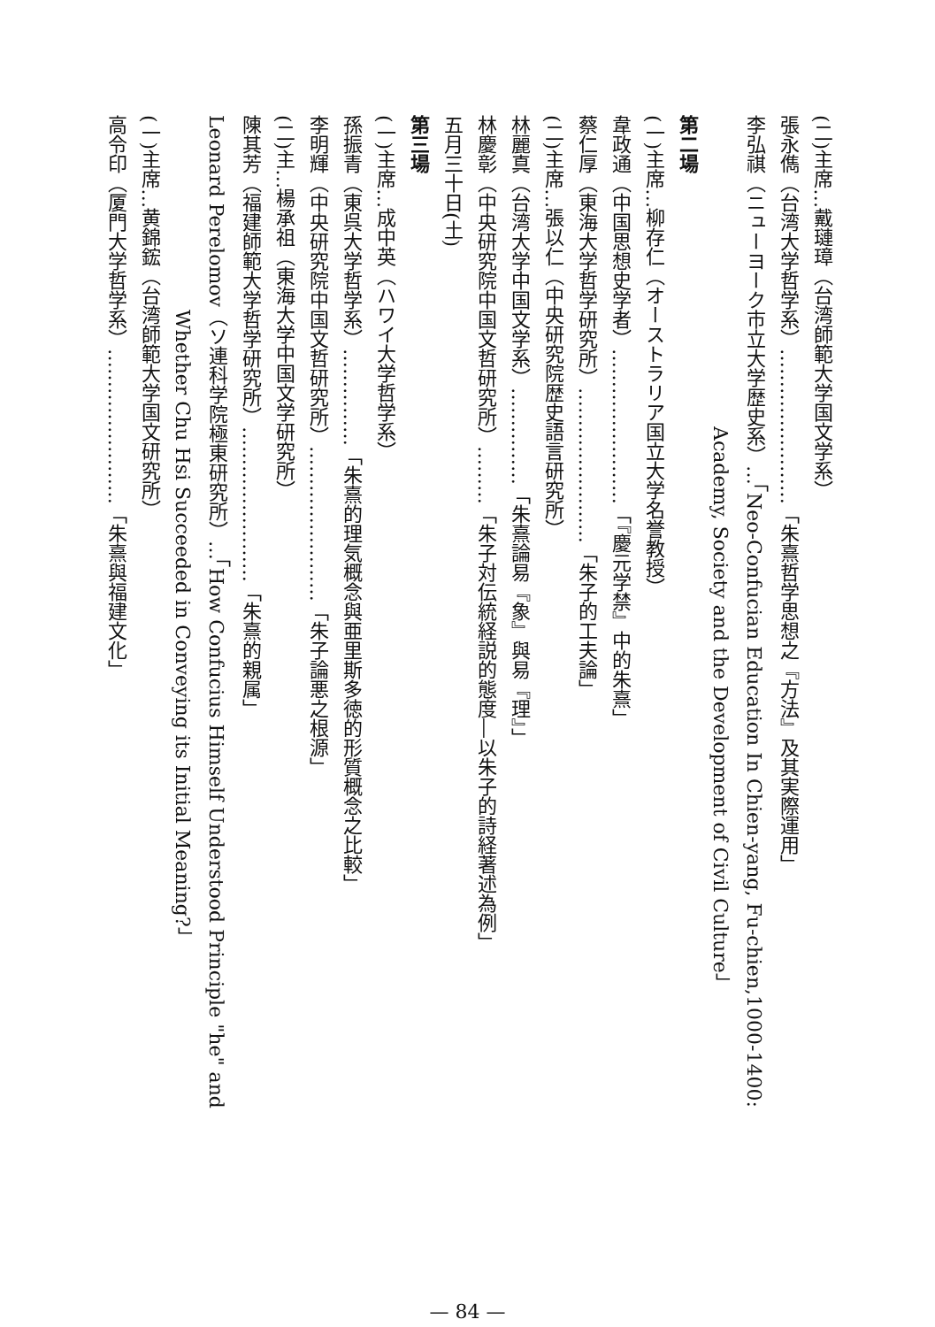(二)主席…戴璉璋（台湾師範大学国文学系）
張永儁（台湾大学哲学系）……………………「朱熹哲学思想之『方法』及其実際運用」
李弘祺（ニューヨーク市立大学歴史系）…「Neo-Confucian Education In Chien-yang, Fu-chien,1000-1400:
　　　　　　　　　　　　　　　　Academy, Society and the Development of Civil Culture」
第二場
(一)主席…柳存仁（オーストラリア国立大学名誉教授）
韋政通（中国思想史学者）……………………「『慶元学禁』中的朱熹」
蔡仁厚（東海大学哲学研究所）……………………「朱子的工夫論」
(二)主席…張以仁（中央研究院歴史語言研究所）
林麗真（台湾大学中国文学系）……………「朱熹論易『象』與易『理』」
林慶彰（中央研究院中国文哲研究所）………「朱子対伝統経説的態度―以朱子的詩経著述為例」
五月三十日(土)
第三場
(一)主席…成中英（ハワイ大学哲学系）
孫振青（東呉大学哲学系）……………「朱熹的理気概念與亜里斯多徳的形質概念之比較」
李明輝（中央研究院中国文哲研究所）……………………「朱子論悪之根源」
(二)主…楊承祖（東海大学中国文学研究所）
陳其芳（福建師範大学哲学研究所）……………………「朱熹的親属」
Leonard Perelomov（ソ連科学院極東研究所）…「How Confucius Himself Understood Principle "he" and
　　　　　　　　　　Whether Chu Hsi Succeeded in Conveying its Initial Meaning?」
(一)主席…黄錦鋐（台湾師範大学国文研究所）
高令印（厦門大学哲学系）……………………「朱熹與福建文化」
— 84 —